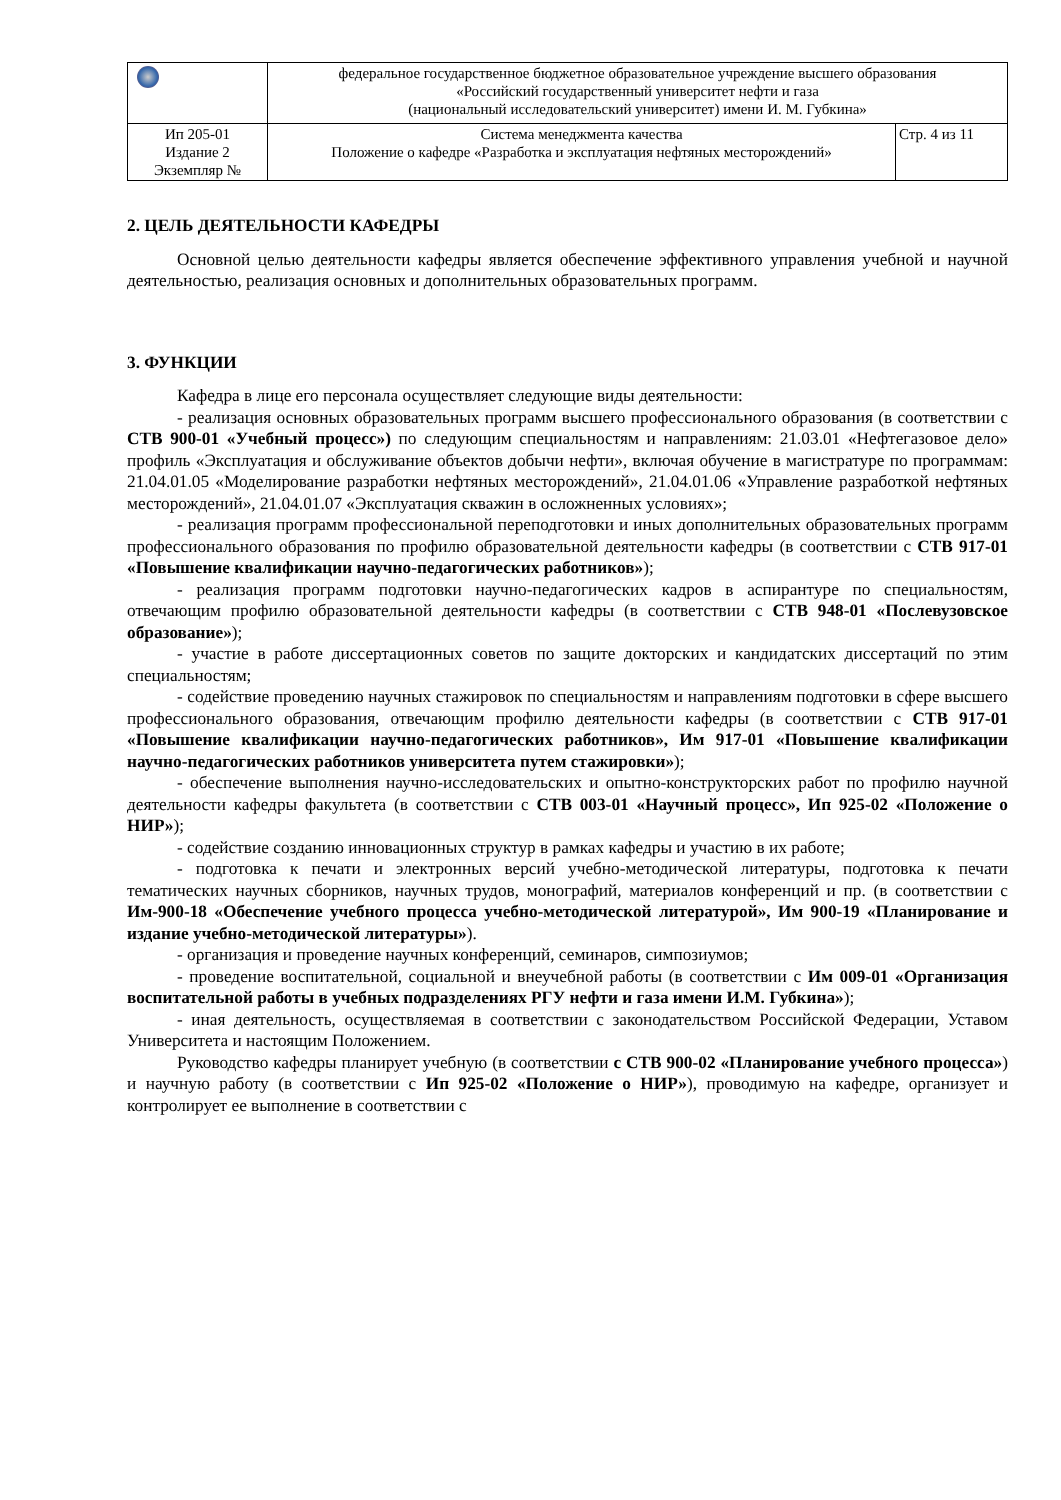| | федеральное государственное бюджетное образовательное учреждение высшего образования «Российский государственный университет нефти и газа (национальный исследовательский университет) имени И. М. Губкина» | |
| Ип 205-01 Издание 2 Экземпляр № | Система менеджмента качества Положение о кафедре «Разработка и эксплуатация нефтяных месторождений» | Стр. 4 из 11 |
2. ЦЕЛЬ ДЕЯТЕЛЬНОСТИ КАФЕДРЫ
Основной целью деятельности кафедры является обеспечение эффективного управления учебной и научной деятельностью, реализация основных и дополнительных образовательных программ.
3. ФУНКЦИИ
Кафедра в лице его персонала осуществляет следующие виды деятельности:
- реализация основных образовательных программ высшего профессионального образования (в соответствии с СТВ 900-01 «Учебный процесс») по следующим специальностям и направлениям: 21.03.01 «Нефтегазовое дело» профиль «Эксплуатация и обслуживание объектов добычи нефти», включая обучение в магистратуре по программам: 21.04.01.05 «Моделирование разработки нефтяных месторождений», 21.04.01.06 «Управление разработкой нефтяных месторождений», 21.04.01.07 «Эксплуатация скважин в осложненных условиях»;
- реализация программ профессиональной переподготовки и иных дополнительных образовательных программ профессионального образования по профилю образовательной деятельности кафедры (в соответствии с СТВ 917-01 «Повышение квалификации научно-педагогических работников»);
- реализация программ подготовки научно-педагогических кадров в аспирантуре по специальностям, отвечающим профилю образовательной деятельности кафедры (в соответствии с СТВ 948-01 «Послевузовское образование»);
- участие в работе диссертационных советов по защите докторских и кандидатских диссертаций по этим специальностям;
- содействие проведению научных стажировок по специальностям и направлениям подготовки в сфере высшего профессионального образования, отвечающим профилю деятельности кафедры (в соответствии с СТВ 917-01 «Повышение квалификации научно-педагогических работников», Им 917-01 «Повышение квалификации научно-педагогических работников университета путем стажировки»);
- обеспечение выполнения научно-исследовательских и опытно-конструкторских работ по профилю научной деятельности кафедры факультета (в соответствии с СТВ 003-01 «Научный процесс», Ип 925-02 «Положение о НИР»);
- содействие созданию инновационных структур в рамках кафедры и участию в их работе;
- подготовка к печати и электронных версий учебно-методической литературы, подготовка к печати тематических научных сборников, научных трудов, монографий, материалов конференций и пр. (в соответствии с Им-900-18 «Обеспечение учебного процесса учебно-методической литературой», Им 900-19 «Планирование и издание учебно-методической литературы»).
- организация и проведение научных конференций, семинаров, симпозиумов;
- проведение воспитательной, социальной и внеучебной работы (в соответствии с Им 009-01 «Организация воспитательной работы в учебных подразделениях РГУ нефти и газа имени И.М. Губкина»);
- иная деятельность, осуществляемая в соответствии с законодательством Российской Федерации, Уставом Университета и настоящим Положением.
Руководство кафедры планирует учебную (в соответствии с СТВ 900-02 «Планирование учебного процесса») и научную работу (в соответствии с Ип 925-02 «Положение о НИР»), проводимую на кафедре, организует и контролирует ее выполнение в соответствии с